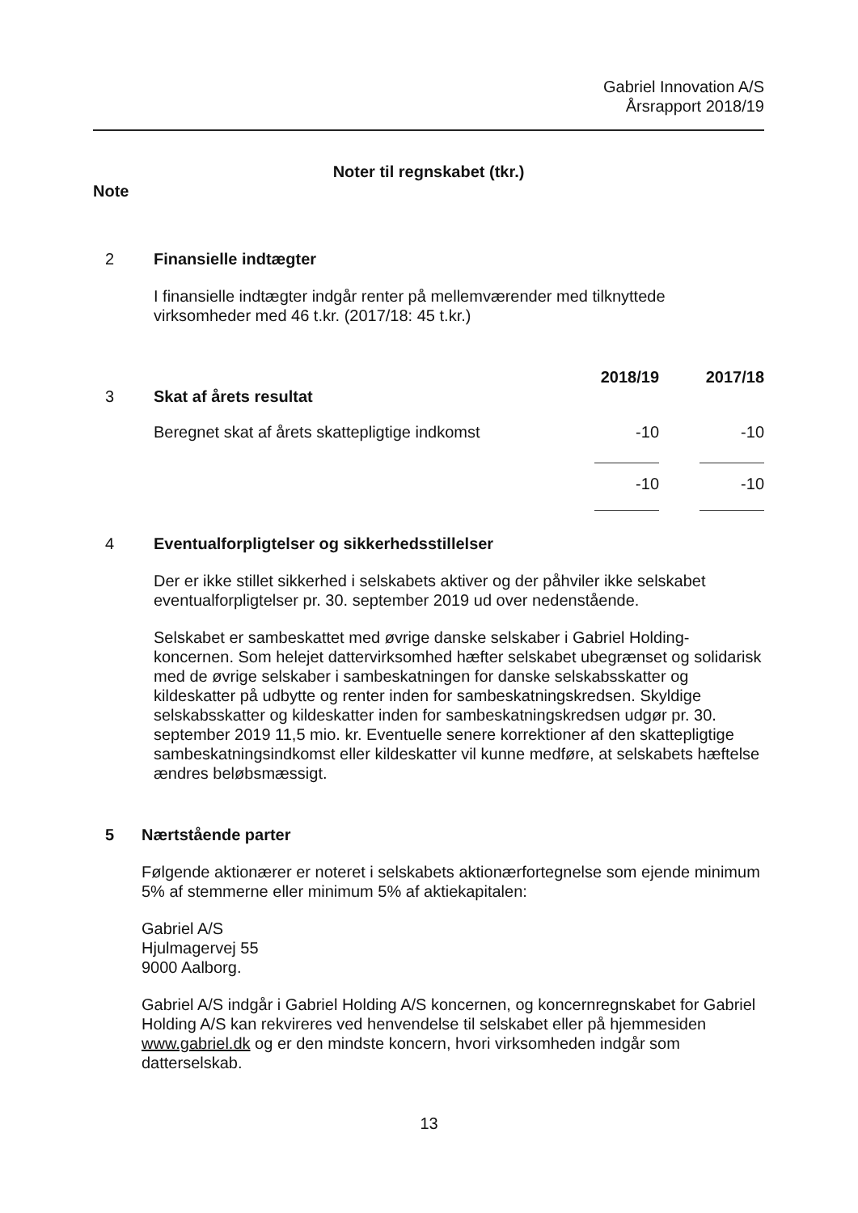Gabriel Innovation A/S
Årsrapport 2018/19
Noter til regnskabet (tkr.)
Note
2 Finansielle indtægter
I finansielle indtægter indgår renter på mellemværender med tilknyttede virksomheder med 46 t.kr. (2017/18: 45 t.kr.)
3
| | 2018/19 | 2017/18 |
| --- | --- | --- |
| Skat af årets resultat | | |
| Beregnet skat af årets skattepligtige indkomst | -10 | -10 |
| | -10 | -10 |
4 Eventualforpligtelser og sikkerhedsstillelser
Der er ikke stillet sikkerhed i selskabets aktiver og der påhviler ikke selskabet eventualforpligtelser pr. 30. september 2019 ud over nedenstående.
Selskabet er sambeskattet med øvrige danske selskaber i Gabriel Holding-koncernen. Som helejet dattervirksomhed hæfter selskabet ubegrænset og solidarisk med de øvrige selskaber i sambeskatningen for danske selskabsskatter og kildeskatter på udbytte og renter inden for sambeskatningskredsen. Skyldige selskabsskatter og kildeskatter inden for sambeskatningskredsen udgør pr. 30. september 2019 11,5 mio. kr. Eventuelle senere korrektioner af den skattepligtige sambeskatningsindkomst eller kildeskatter vil kunne medføre, at selskabets hæftelse ændres beløbsmæssigt.
5 Nærtstående parter
Følgende aktionærer er noteret i selskabets aktionærfortegnelse som ejende minimum 5% af stemmerne eller minimum 5% af aktiekapitalen:
Gabriel A/S
Hjulmagervej 55
9000 Aalborg.
Gabriel A/S indgår i Gabriel Holding A/S koncernen, og koncernregnskabet for Gabriel Holding A/S kan rekvireres ved henvendelse til selskabet eller på hjemmesiden www.gabriel.dk og er den mindste koncern, hvori virksomheden indgår som datterselskab.
13